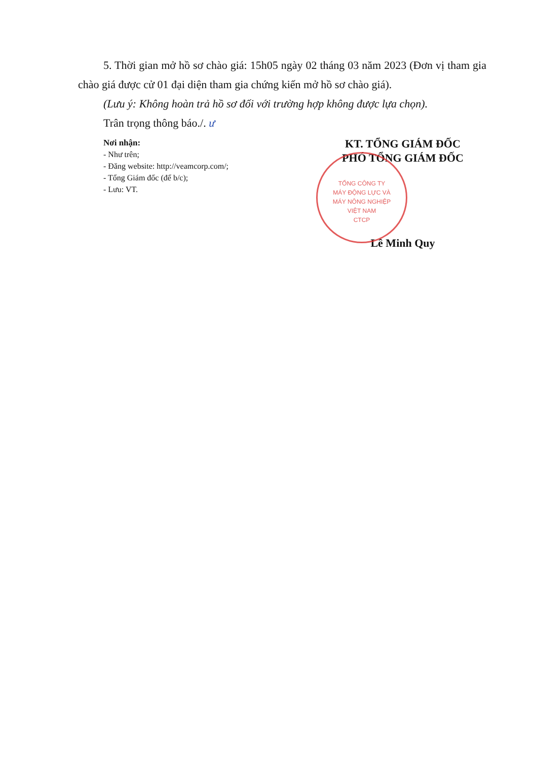5. Thời gian mở hồ sơ chào giá: 15h05 ngày 02 tháng 03 năm 2023 (Đơn vị tham gia chào giá được cử 01 đại diện tham gia chứng kiến mở hồ sơ chào giá).
(Lưu ý: Không hoàn trả hồ sơ đối với trường hợp không được lựa chọn).
Trân trọng thông báo./. ư
Nơi nhận:
- Như trên;
- Đăng website: http://veamcorp.com/;
- Tổng Giám đốc (để b/c);
- Lưu: VT.
KT. TỔNG GIÁM ĐỐC
PHÓ TỔNG GIÁM ĐỐC
TỔNG CÔNG TY
MÁY ĐỘNG LỰC VÀ
MÁY NÔNG NGHIỆP
VIỆT NAM
CTCP
Lê Minh Quy